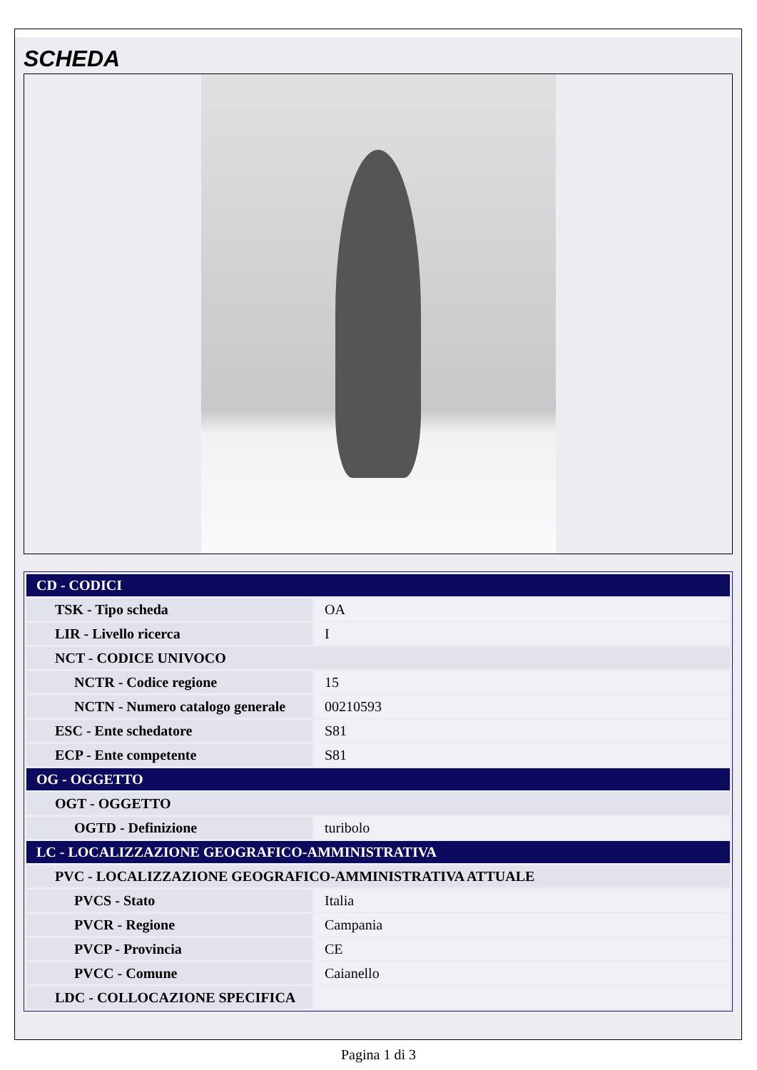SCHEDA
| CD - CODICI | |
| TSK - Tipo scheda | OA |
| LIR - Livello ricerca | I |
| NCT - CODICE UNIVOCO | |
| NCTR - Codice regione | 15 |
| NCTN - Numero catalogo generale | 00210593 |
| ESC - Ente schedatore | S81 |
| ECP - Ente competente | S81 |
| OG - OGGETTO | |
| OGT - OGGETTO | |
| OGTD - Definizione | turibolo |
| LC - LOCALIZZAZIONE GEOGRAFICO-AMMINISTRATIVA | |
| PVC - LOCALIZZAZIONE GEOGRAFICO-AMMINISTRATIVA ATTUALE | |
| PVCS - Stato | Italia |
| PVCR - Regione | Campania |
| PVCP - Provincia | CE |
| PVCC - Comune | Caianello |
| LDC - COLLOCAZIONE SPECIFICA | |
Pagina 1 di 3